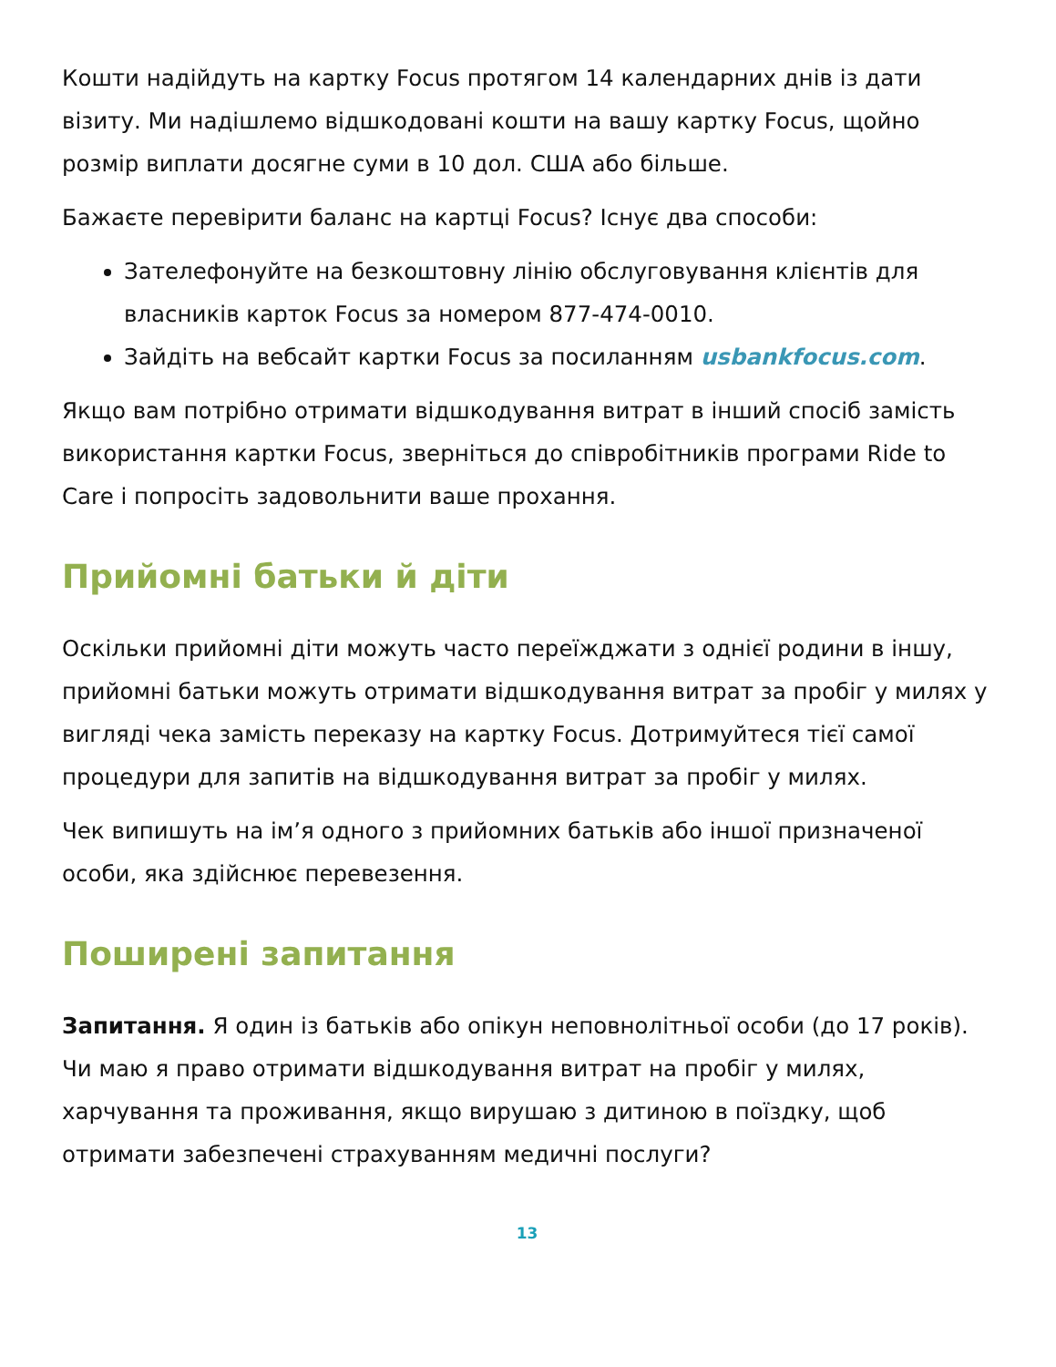Кошти надійдуть на картку Focus протягом 14 календарних днів із дати візиту. Ми надішлемо відшкодовані кошти на вашу картку Focus, щойно розмір виплати досягне суми в 10 дол. США або більше.
Бажаєте перевірити баланс на картці Focus? Існує два способи:
Зателефонуйте на безкоштовну лінію обслуговування клієнтів для власників карток Focus за номером 877-474-0010.
Зайдіть на вебсайт картки Focus за посиланням usbankfocus.com.
Якщо вам потрібно отримати відшкодування витрат в інший спосіб замість використання картки Focus, зверніться до співробітників програми Ride to Care і попросіть задовольнити ваше прохання.
Прийомні батьки й діти
Оскільки прийомні діти можуть часто переїжджати з однієї родини в іншу, прийомні батьки можуть отримати відшкодування витрат за пробіг у милях у вигляді чека замість переказу на картку Focus. Дотримуйтеся тієї самої процедури для запитів на відшкодування витрат за пробіг у милях.
Чек випишуть на ім’я одного з прийомних батьків або іншої призначеної особи, яка здійснює перевезення.
Поширені запитання
Запитання. Я один із батьків або опікун неповнолітньої особи (до 17 років). Чи маю я право отримати відшкодування витрат на пробіг у милях, харчування та проживання, якщо вирушаю з дитиною в поїздку, щоб отримати забезпечені страхуванням медичні послуги?
13